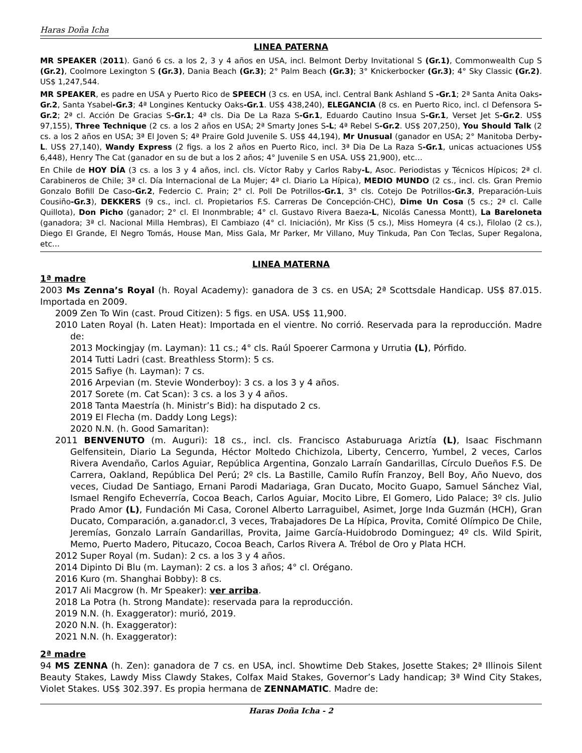Haras Doña Icha
LINEA PATERNA
MR SPEAKER (2011). Ganó 6 cs. a los 2, 3 y 4 años en USA, incl. Belmont Derby Invitational S (Gr.1), Commonwealth Cup S (Gr.2), Coolmore Lexington S (Gr.3), Dania Beach (Gr.3); 2° Palm Beach (Gr.3); 3° Knickerbocker (Gr.3); 4° Sky Classic (Gr.2). US$ 1,247,544.
MR SPEAKER, es padre en USA y Puerto Rico de SPEECH (3 cs. en USA, incl. Central Bank Ashland S -Gr.1; 2ª Santa Anita Oaks-Gr.2, Santa Ysabel-Gr.3; 4ª Longines Kentucky Oaks-Gr.1. US$ 438,240), ELEGANCIA (8 cs. en Puerto Rico, incl. cl Defensora S-Gr.2; 2ª cl. Acción De Gracias S-Gr.1; 4ª cls. Dia De La Raza S-Gr.1, Eduardo Cautino Insua S-Gr.1, Verset Jet S-Gr.2. US$ 97,155), Three Technique (2 cs. a los 2 años en USA; 2ª Smarty Jones S-L; 4ª Rebel S-Gr.2. US$ 207,250), You Should Talk (2 cs. a los 2 años en USA; 3ª El Joven S; 4ª Praire Gold Juvenile S. US$ 44,194), Mr Unusual (ganador en USA; 2° Manitoba Derby-L. US$ 27,140), Wandy Express (2 figs. a los 2 años en Puerto Rico, incl. 3ª Dia De La Raza S-Gr.1, unicas actuaciones US$ 6,448), Henry The Cat (ganador en su de but a los 2 años; 4° Juvenile S en USA. US$ 21,900), etc…
En Chile de HOY DÍA (3 cs. a los 3 y 4 años, incl. cls. Víctor Raby y Carlos Raby-L, Asoc. Periodistas y Técnicos Hípicos; 2ª cl. Carabineros de Chile; 3ª cl. Día Internacional de La Mujer; 4ª cl. Diario La Hípica), MEDIO MUNDO (2 cs., incl. cls. Gran Premio Gonzalo Bofill De Caso-Gr.2, Federcio C. Prain; 2° cl. Poll De Potrillos-Gr.1, 3° cls. Cotejo De Potrillos-Gr.3, Preparación-Luis Cousiño-Gr.3), DEKKERS (9 cs., incl. cl. Propietarios F.S. Carreras De Concepción-CHC), Dime Un Cosa (5 cs.; 2ª cl. Calle Quillota), Don Picho (ganador; 2° cl. El Inonmbrable; 4° cl. Gustavo Rivera Baeza-L, Nicolás Canessa Montt), La Bareloneta (ganadora; 3ª cl. Nacional Milla Hembras), El Cambiazo (4° cl. Iniciación), Mr Kiss (5 cs.), Miss Homeyra (4 cs.), Filolao (2 cs.), Diego El Grande, El Negro Tomás, House Man, Miss Gala, Mr Parker, Mr Villano, Muy Tinkuda, Pan Con Teclas, Super Regalona, etc…
LINEA MATERNA
1ª madre
2003 Ms Zenna’s Royal (h. Royal Academy): ganadora de 3 cs. en USA; 2ª Scottsdale Handicap. US$ 87.015. Importada en 2009.
2009 Zen To Win (cast. Proud Citizen): 5 figs. en USA. US$ 11,900.
2010 Laten Royal (h. Laten Heat): Importada en el vientre. No corrió. Reservada para la reproducción. Madre de:
2013 Mockingjay (m. Layman): 11 cs.; 4° cls. Raúl Spoerer Carmona y Urrutia (L), Pórfido.
2014 Tutti Ladri (cast. Breathless Storm): 5 cs.
2015 Safiye (h. Layman): 7 cs.
2016 Arpevian (m. Stevie Wonderboy): 3 cs. a los 3 y 4 años.
2017 Sorete (m. Cat Scan): 3 cs. a los 3 y 4 años.
2018 Tanta Maestría (h. Ministr’s Bid): ha disputado 2 cs.
2019 El Flecha (m. Daddy Long Legs):
2020 N.N. (h. Good Samaritan):
2011 BENVENUTO (m. Auguri): 18 cs., incl. cls. Francisco Astaburuaga Ariztía (L), Isaac Fischmann Gelfensitein, Diario La Segunda, Héctor Moltedo Chichizola, Liberty, Cencerro, Yumbel, 2 veces, Carlos Rivera Avendaño, Carlos Aguiar, República Argentina, Gonzalo Larraín Gandarillas, Círculo Dueños F.S. De Carrera, Oakland, República Del Perú; 2º cls. La Bastille, Camilo Rufín Franzoy, Bell Boy, Año Nuevo, dos veces, Ciudad De Santiago, Ernani Parodi Madariaga, Gran Ducato, Mocito Guapo, Samuel Sánchez Vial, Ismael Rengifo Echeverría, Cocoa Beach, Carlos Aguiar, Mocito Libre, El Gomero, Lido Palace; 3º cls. Julio Prado Amor (L), Fundación Mi Casa, Coronel Alberto Larraguibel, Asimet, Jorge Inda Guzmán (HCH), Gran Ducato, Comparación, a.ganador.cl, 3 veces, Trabajadores De La Hípica, Provita, Comité Olímpico De Chile, Jeremías, Gonzalo Larraín Gandarillas, Provita, Jaime García-Huidobrodo Dominguez; 4º cls. Wild Spirit, Memo, Puerto Madero, Pitucazo, Cocoa Beach, Carlos Rivera A. Trébol de Oro y Plata HCH.
2012 Super Royal (m. Sudan): 2 cs. a los 3 y 4 años.
2014 Dipinto Di Blu (m. Layman): 2 cs. a los 3 años; 4° cl. Orégano.
2016 Kuro (m. Shanghai Bobby): 8 cs.
2017 Ali Macgrow (h. Mr Speaker): ver arriba.
2018 La Potra (h. Strong Mandate): reservada para la reproducción.
2019 N.N. (h. Exaggerator): murió, 2019.
2020 N.N. (h. Exaggerator):
2021 N.N. (h. Exaggerator):
2ª madre
94 MS ZENNA (h. Zen): ganadora de 7 cs. en USA, incl. Showtime Deb Stakes, Josette Stakes; 2ª Illinois Silent Beauty Stakes, Lawdy Miss Clawdy Stakes, Colfax Maid Stakes, Governor’s Lady handicap; 3ª Wind City Stakes, Violet Stakes. US$ 302.397. Es propia hermana de ZENNAMATIC. Madre de:
Haras Doña Icha - 2